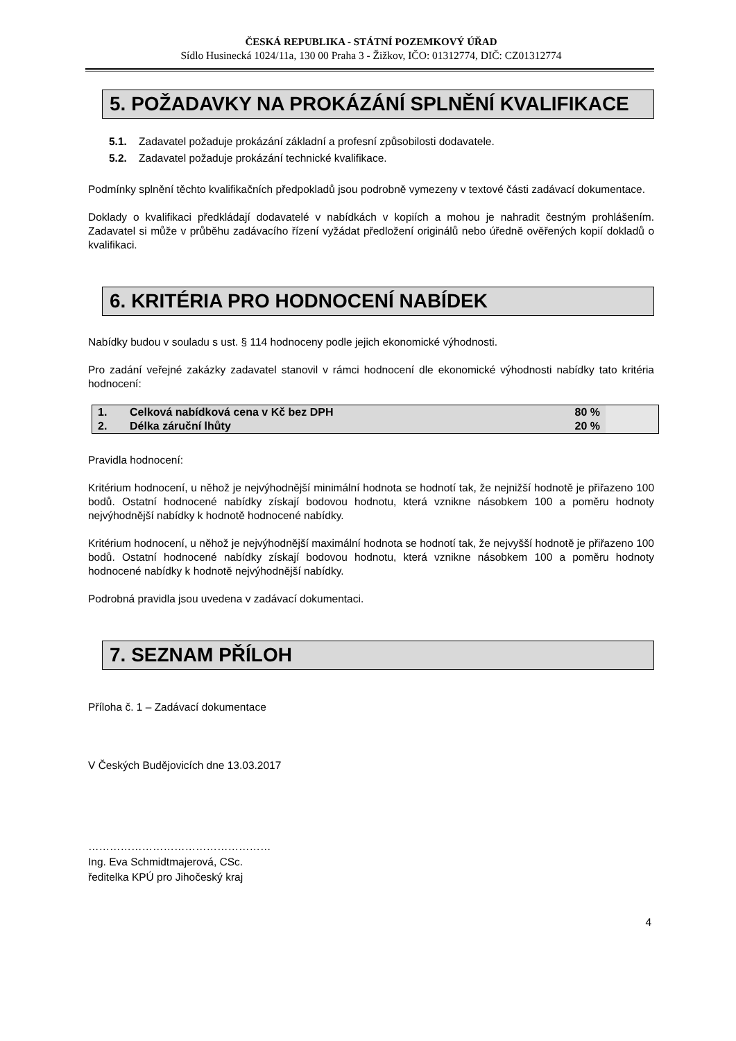ČESKÁ REPUBLIKA - STÁTNÍ POZEMKOVÝ ÚŘAD
Sídlo Husinecká 1024/11a, 130 00 Praha 3 - Žižkov, IČO: 01312774, DIČ: CZ01312774
5. POŽADAVKY NA PROKÁZÁNÍ SPLNĚNÍ KVALIFIKACE
5.1. Zadavatel požaduje prokázání základní a profesní způsobilosti dodavatele.
5.2. Zadavatel požaduje prokázání technické kvalifikace.
Podmínky splnění těchto kvalifikačních předpokladů jsou podrobně vymezeny v textové části zadávací dokumentace.
Doklady o kvalifikaci předkládají dodavatelé v nabídkách v kopiích a mohou je nahradit čestným prohlášením. Zadavatel si může v průběhu zadávacího řízení vyžádat předložení originálů nebo úředně ověřených kopií dokladů o kvalifikaci.
6. KRITÉRIA PRO HODNOCENÍ NABÍDEK
Nabídky budou v souladu s ust. § 114 hodnoceny podle jejich ekonomické výhodnosti.
Pro zadání veřejné zakázky zadavatel stanovil v rámci hodnocení dle ekonomické výhodnosti nabídky tato kritéria hodnocení:
| 1. | Celková nabídková cena v Kč bez DPH | 80 % | |
| 2. | Délka záruční lhůty | 20 % | |
Pravidla hodnocení:
Kritérium hodnocení, u něhož je nejvýhodnější minimální hodnota se hodnotí tak, že nejnižší hodnotě je přiřazeno 100 bodů. Ostatní hodnocené nabídky získají bodovou hodnotu, která vznikne násobkem 100 a poměru hodnoty nejvýhodnější nabídky k hodnotě hodnocené nabídky.
Kritérium hodnocení, u něhož je nejvýhodnější maximální hodnota se hodnotí tak, že nejvyšší hodnotě je přiřazeno 100 bodů. Ostatní hodnocené nabídky získají bodovou hodnotu, která vznikne násobkem 100 a poměru hodnoty hodnocené nabídky k hodnotě nejvýhodnější nabídky.
Podrobná pravidla jsou uvedena v zadávací dokumentaci.
7. SEZNAM PŘÍLOH
Příloha č. 1 – Zadávací dokumentace
V Českých Budějovicích dne 13.03.2017
……………………………………………
Ing. Eva Schmidtmajerová, CSc.
ředitelka KPÚ pro Jihočeský kraj
4